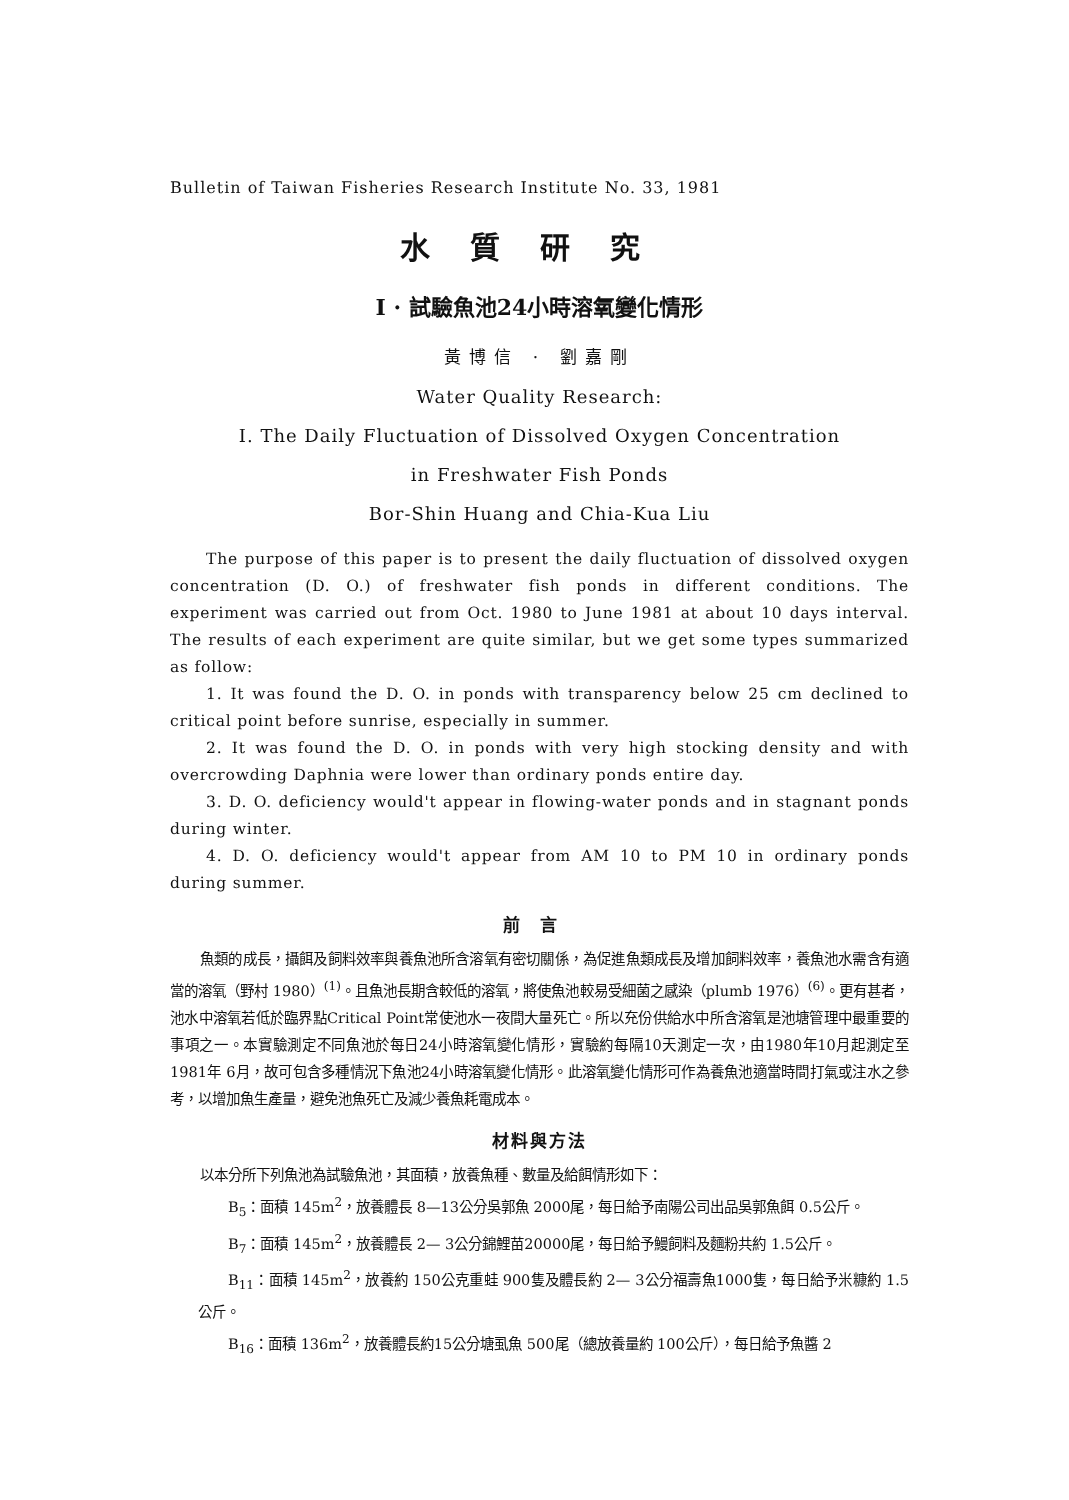Bulletin of Taiwan Fisheries Research Institute No. 33, 1981
水質研究
I · 試驗魚池24小時溶氧變化情形
黃博信 · 劉嘉剛
Water Quality Research:
I. The Daily Fluctuation of Dissolved Oxygen Concentration
in Freshwater Fish Ponds
Bor-Shin Huang and Chia-Kua Liu
The purpose of this paper is to present the daily fluctuation of dissolved oxygen concentration (D. O.) of freshwater fish ponds in different conditions. The experiment was carried out from Oct. 1980 to June 1981 at about 10 days interval. The results of each experiment are quite similar, but we get some types summarized as follow:
1. It was found the D. O. in ponds with transparency below 25 cm declined to critical point before sunrise, especially in summer.
2. It was found the D. O. in ponds with very high stocking density and with overcrowding Daphnia were lower than ordinary ponds entire day.
3. D. O. deficiency would't appear in flowing-water ponds and in stagnant ponds during winter.
4. D. O. deficiency would't appear from AM 10 to PM 10 in ordinary ponds during summer.
前言
魚類的成長，攝餌及飼料效率與養魚池所含溶氧有密切關係，為促進魚類成長及增加飼料效率，養魚池水需含有適當的溶氧（野村 1980）<sup>(1)</sup>。且魚池長期含較低的溶氧，將使魚池較易受細菌之感染（plumb 1976）<sup>(6)</sup>。更有甚者，池水中溶氧若低於臨界點Critical Point常使池水一夜間大量死亡。所以充份供給水中所含溶氧是池塘管理中最重要的事項之一。本實驗測定不同魚池於每日24小時溶氧變化情形，實驗約每隔10天測定一次，由1980年10月起測定至1981年 6月，故可包含多種情況下魚池24小時溶氧變化情形。此溶氧變化情形可作為養魚池適當時間打氣或注水之參考，以增加魚生產量，避免池魚死亡及減少養魚耗電成本。
材料與方法
以本分所下列魚池為試驗魚池，其面積，放養魚種、數量及給餌情形如下：
B<sub>5</sub>：面積 145m<sup>2</sup>，放養體長 8—13公分吳郭魚 2000尾，每日給予南陽公司出品吳郭魚餌 0.5公斤。
B<sub>7</sub>：面積 145m<sup>2</sup>，放養體長 2— 3公分錦鯉苗20000尾，每日給予鰻飼料及麵粉共約 1.5公斤。
B<sub>11</sub>：面積 145m<sup>2</sup>，放養約 150公克重蛙 900隻及體長約 2— 3公分福壽魚1000隻，每日給予米糠約 1.5公斤。
B<sub>16</sub>：面積 136m<sup>2</sup>，放養體長約15公分塘虱魚 500尾（總放養量約 100公斤），每日給予魚醬 2